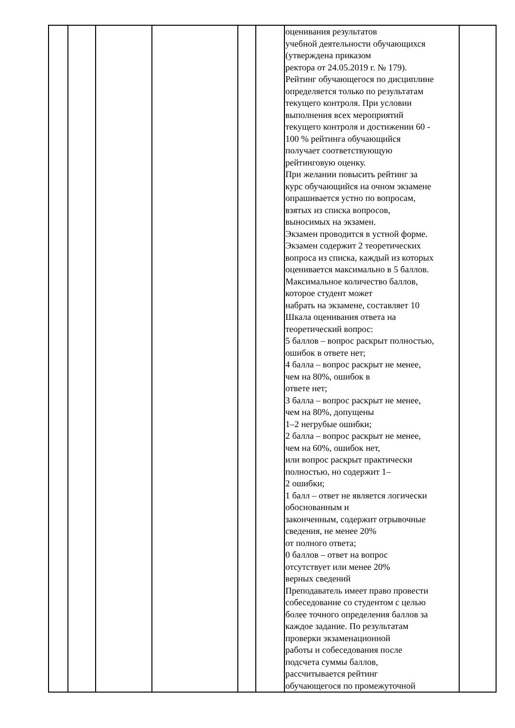| | | | | | | оценивания результатов учебной деятельности обучающихся (утверждена приказом ректора от 24.05.2019 г. № 179). Рейтинг обучающегося по дисциплине определяется только по результатам текущего контроля. При условии выполнения всех мероприятий текущего контроля и достижении 60 - 100 % рейтинга обучающийся получает соответствующую рейтинговую оценку. При желании повысить рейтинг за курс обучающийся на очном экзамене опрашивается устно по вопросам, взятых из списка вопросов, выносимых на экзамен. Экзамен проводится в устной форме. Экзамен содержит 2 теоретических вопроса из списка, каждый из которых оценивается максимально в 5 баллов. Максимальное количество баллов, которое студент может набрать на экзамене, составляет 10 Шкала оценивания ответа на теоретический вопрос: 5 баллов – вопрос раскрыт полностью, ошибок в ответе нет; 4 балла – вопрос раскрыт не менее, чем на 80%, ошибок в ответе нет; 3 балла – вопрос раскрыт не менее, чем на 80%, допущены 1–2 негрубые ошибки; 2 балла – вопрос раскрыт не менее, чем на 60%, ошибок нет, или вопрос раскрыт практически полностью, но содержит 1– 2 ошибки; 1 балл – ответ не является логически обоснованным и законченным, содержит отрывочные сведения, не менее 20% от полного ответа; 0 баллов – ответ на вопрос отсутствует или менее 20% верных сведений Преподаватель имеет право провести собеседование со студентом с целью более точного определения баллов за каждое задание. По результатам проверки экзаменационной работы и собеседования после подсчета суммы баллов, рассчитывается рейтинг обучающегося по промежуточной | |